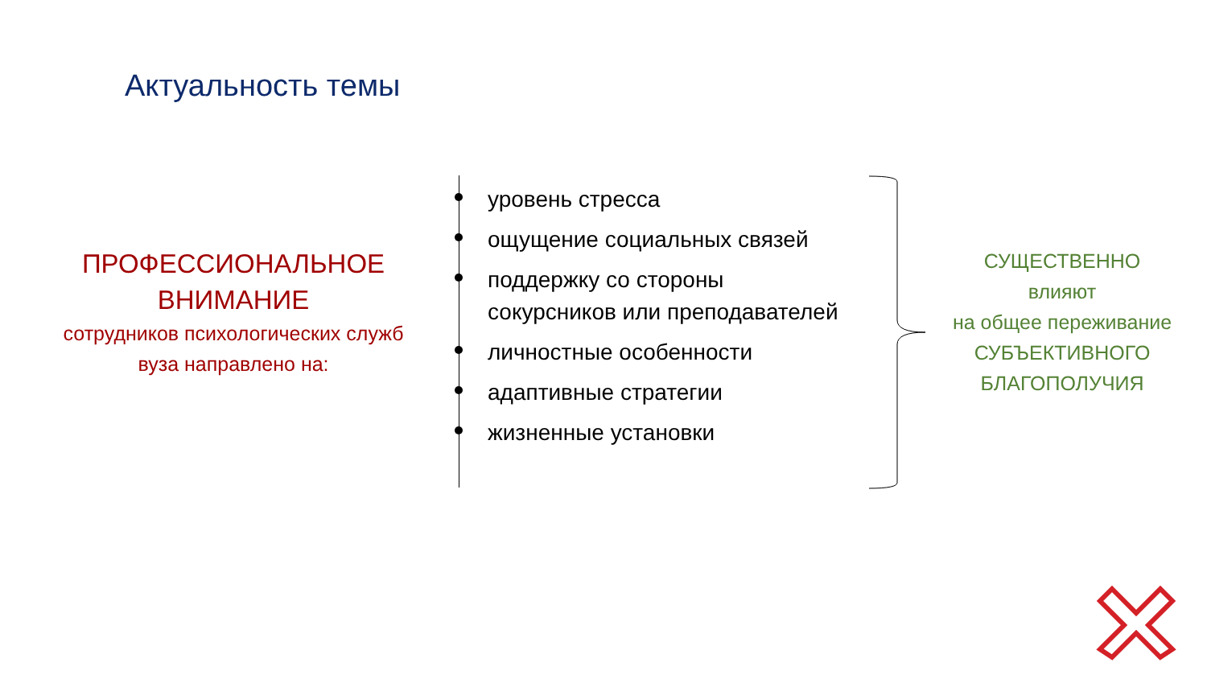Актуальность темы
ПРОФЕССИОНАЛЬНОЕ
ВНИМАНИЕ
сотрудников психологических служб
вуза направлено на:
уровень стресса
ощущение социальных связей
поддержку со стороны
сокурсников или преподавателей
личностные особенности
адаптивные стратегии
жизненные установки
СУЩЕСТВЕННО
влияют
на общее переживание
СУБЪЕКТИВНОГО
БЛАГОПОЛУЧИЯ